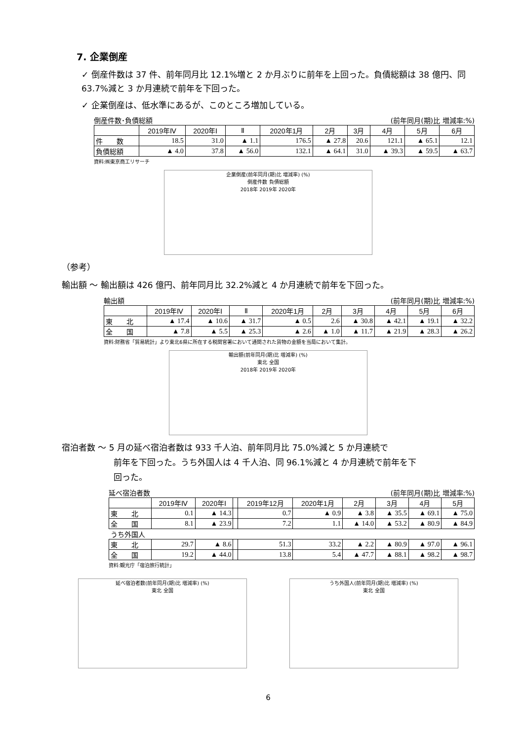7. 企業倒産
✓ 倒産件数は 37 件、前年同月比 12.1%増と 2 か月ぶりに前年を上回った。負債総額は 38 億円、同 63.7%減と 3 か月連続で前年を下回った。
✓ 企業倒産は、低水準にあるが、このところ増加している。
倒産件数･負債総額 (前年同月(期)比 増減率:%)
| | 2019年Ⅳ | 2020年Ⅰ | Ⅱ | 2020年1月 | 2月 | 3月 | 4月 | 5月 | 6月 |
| --- | --- | --- | --- | --- | --- | --- | --- | --- | --- |
| 件 数 | 18.5 | 31.0 | ▲ 1.1 | 176.5 | ▲ 27.8 | 20.6 | 121.1 | ▲ 65.1 | 12.1 |
| 負債総額 | ▲ 4.0 | 37.8 | ▲ 56.0 | 132.1 | ▲ 64.1 | 31.0 | ▲ 39.3 | ▲ 59.5 | ▲ 63.7 |
資料:㈱東京商工リサーチ
企業倒産(前年同月(期)比 増減率) (%)
倒産件数 負債総額
2018年 2019年 2020年
（参考）
輸出額 ～ 輸出額は 426 億円、前年同月比 32.2%減と 4 か月連続で前年を下回った。
輸出額 (前年同月(期)比 増減率:%)
| | 2019年Ⅳ | 2020年Ⅰ | Ⅱ | 2020年1月 | 2月 | 3月 | 4月 | 5月 | 6月 |
| --- | --- | --- | --- | --- | --- | --- | --- | --- | --- |
| 東 北 | ▲ 17.4 | ▲ 10.6 | ▲ 31.7 | ▲ 0.5 | 2.6 | ▲ 30.8 | ▲ 42.1 | ▲ 19.1 | ▲ 32.2 |
| 全 国 | ▲ 7.8 | ▲ 5.5 | ▲ 25.3 | ▲ 2.6 | ▲ 1.0 | ▲ 11.7 | ▲ 21.9 | ▲ 28.3 | ▲ 26.2 |
資料:財務省「貿易統計」より東北6県に所在する税関官署において通関された貨物の金額を当局において集計。
輸出額(前年同月(期)比 増減率) (%)
東北 全国
2018年 2019年 2020年
宿泊者数 ～ 5 月の延べ宿泊者数は 933 千人泊、前年同月比 75.0%減と 5 か月連続で
前年を下回った。うち外国人は 4 千人泊、同 96.1%減と 4 か月連続で前年を下
回った。
延べ宿泊者数 (前年同月(期)比 増減率:%)
| | 2019年Ⅳ | 2020年Ⅰ | | 2019年12月 | 2020年1月 | 2月 | 3月 | 4月 | 5月 |
| --- | --- | --- | --- | --- | --- | --- | --- | --- | --- |
| 東 北 | 0.1 | ▲ 14.3 | | 0.7 | ▲ 0.9 | ▲ 3.8 | ▲ 35.5 | ▲ 69.1 | ▲ 75.0 |
| 全 国 | 8.1 | ▲ 23.9 | | 7.2 | 1.1 | ▲ 14.0 | ▲ 53.2 | ▲ 80.9 | ▲ 84.9 |
| うち外国人 | | | | | | | | | |
| 東 北 | 29.7 | ▲ 8.6 | | 51.3 | 33.2 | ▲ 2.2 | ▲ 80.9 | ▲ 97.0 | ▲ 96.1 |
| 全 国 | 19.2 | ▲ 44.0 | | 13.8 | 5.4 | ▲ 47.7 | ▲ 88.1 | ▲ 98.2 | ▲ 98.7 |
資料:観光庁「宿泊旅行統計」
延べ宿泊者数(前年同月(期)比 増減率) (%)
東北 全国
うち外国人(前年同月(期)比 増減率) (%)
東北 全国
6